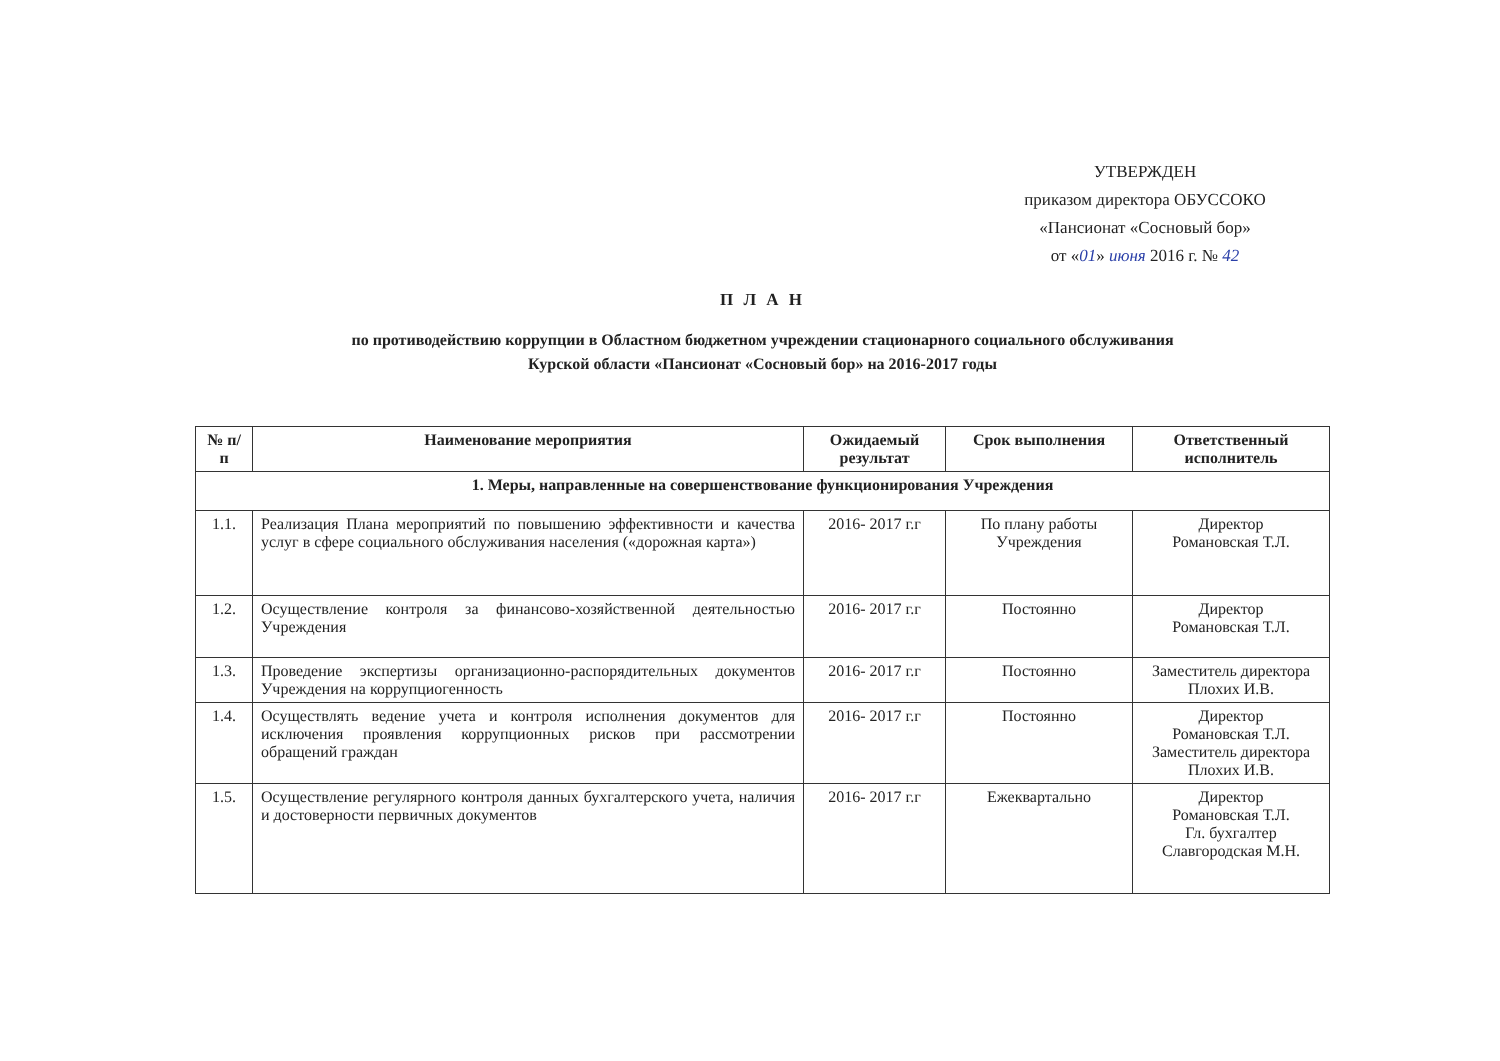УТВЕРЖДЕН
приказом директора ОБУССОКО
«Пансионат «Сосновый бор»
от «01» июня 2016 г. № 42
П Л А Н
по противодействию коррупции в Областном бюджетном учреждении стационарного социального обслуживания
Курской области «Пансионат «Сосновый бор» на 2016-2017 годы
| № п/п | Наименование мероприятия | Ожидаемый результат | Срок выполнения | Ответственный исполнитель |
| --- | --- | --- | --- | --- |
| 1. Меры, направленные на совершенствование функционирования Учреждения | | | | |
| 1.1. | Реализация Плана мероприятий по повышению эффективности и качества услуг в сфере социального обслуживания населения («дорожная карта») | 2016- 2017 г.г | По плану работы Учреждения | Директор Романовская Т.Л. |
| 1.2. | Осуществление контроля за финансово-хозяйственной деятельностью Учреждения | 2016- 2017 г.г | Постоянно | Директор Романовская Т.Л. |
| 1.3. | Проведение экспертизы организационно-распорядительных документов Учреждения на коррупциогенность | 2016- 2017 г.г | Постоянно | Заместитель директора Плохих И.В. |
| 1.4. | Осуществлять ведение учета и контроля исполнения документов для исключения проявления коррупционных рисков при рассмотрении обращений граждан | 2016- 2017 г.г | Постоянно | Директор Романовская Т.Л. Заместитель директора Плохих И.В. |
| 1.5. | Осуществление регулярного контроля данных бухгалтерского учета, наличия и достоверности первичных документов | 2016- 2017 г.г | Ежеквартально | Директор Романовская Т.Л. Гл. бухгалтер Славгородская М.Н. |